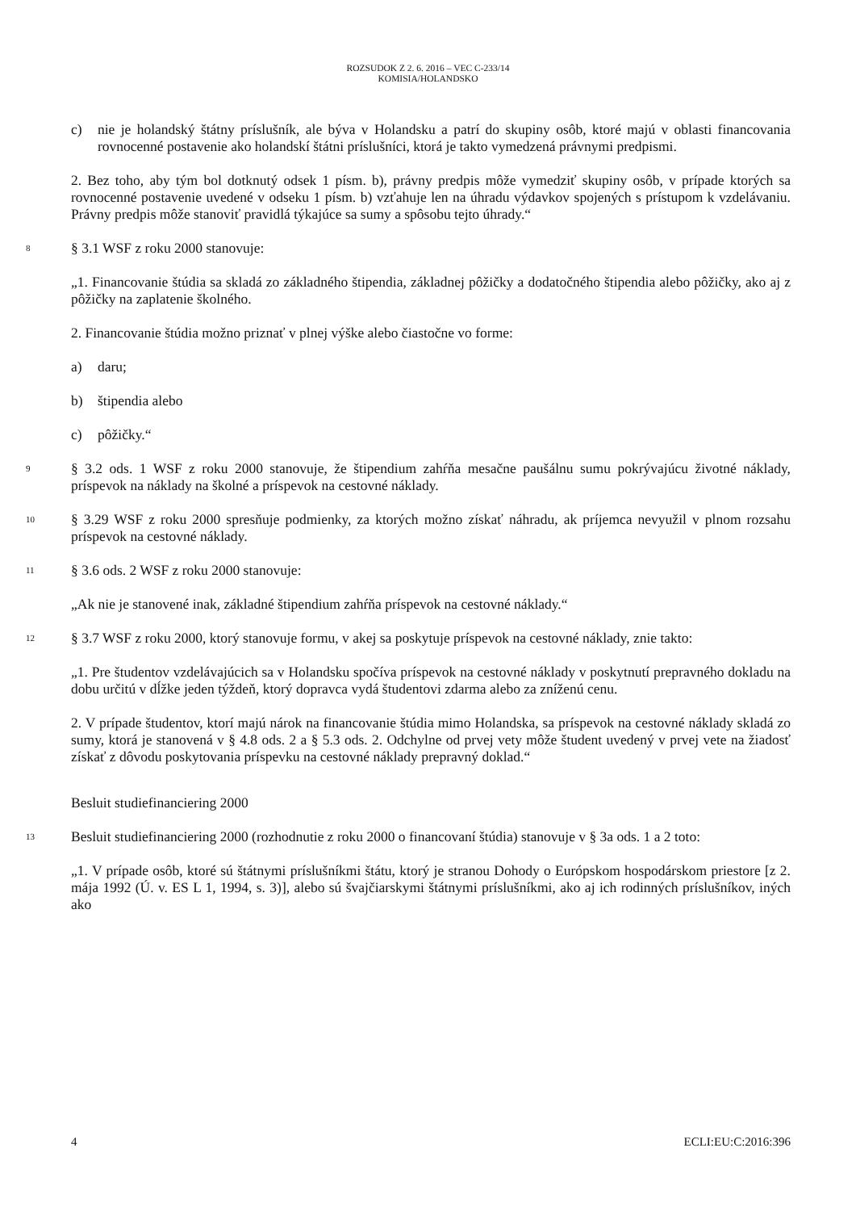ROZSUDOK Z 2. 6. 2016 – VEC C-233/14
KOMISIA/HOLANDSKO
c) nie je holandský štátny príslušník, ale býva v Holandsku a patrí do skupiny osôb, ktoré majú v oblasti financovania rovnocenné postavenie ako holandskí štátni príslušníci, ktorá je takto vymedzená právnymi predpismi.
2. Bez toho, aby tým bol dotknutý odsek 1 písm. b), právny predpis môže vymedziť skupiny osôb, v prípade ktorých sa rovnocenné postavenie uvedené v odseku 1 písm. b) vzťahuje len na úhradu výdavkov spojených s prístupom k vzdelávaniu. Právny predpis môže stanoviť pravidlá týkajúce sa sumy a spôsobu tejto úhrady.“
8
§ 3.1 WSF z roku 2000 stanovuje:
„1. Financovanie štúdia sa skladá zo základného štipendia, základnej pôžičky a dodatočného štipendia alebo pôžičky, ako aj z pôžičky na zaplatenie školného.
2. Financovanie štúdia možno priznať v plnej výške alebo čiastočne vo forme:
a) daru;
b) štipendia alebo
c) pôžičky.“
9
§ 3.2 ods. 1 WSF z roku 2000 stanovuje, že štipendium zahŕňa mesačne paušálnu sumu pokrývajúcu životné náklady, príspevok na náklady na školné a príspevok na cestovné náklady.
10
§ 3.29 WSF z roku 2000 spresňuje podmienky, za ktorých možno získať náhradu, ak príjemca nevyužil v plnom rozsahu príspevok na cestovné náklady.
11
§ 3.6 ods. 2 WSF z roku 2000 stanovuje:
„Ak nie je stanovené inak, základné štipendium zahŕňa príspevok na cestovné náklady.“
12
§ 3.7 WSF z roku 2000, ktorý stanovuje formu, v akej sa poskytuje príspevok na cestovné náklady, znie takto:
„1. Pre študentov vzdelávajúcich sa v Holandsku spočíva príspevok na cestovné náklady v poskytnutí prepravného dokladu na dobu určitú v dĺžke jeden týždeň, ktorý dopravca vydá študentovi zdarma alebo za zníženú cenu.
2. V prípade študentov, ktorí majú nárok na financovanie štúdia mimo Holandska, sa príspevok na cestovné náklady skladá zo sumy, ktorá je stanovená v § 4.8 ods. 2 a § 5.3 ods. 2. Odchylne od prvej vety môže študent uvedený v prvej vete na žiadosť získať z dôvodu poskytovania príspevku na cestovné náklady prepravný doklad.“
Besluit studiefinanciering 2000
13
Besluit studiefinanciering 2000 (rozhodnutie z roku 2000 o financovaní štúdia) stanovuje v § 3a ods. 1 a 2 toto:
„1. V prípade osôb, ktoré sú štátnymi príslušníkmi štátu, ktorý je stranou Dohody o Európskom hospodárskom priestore [z 2. mája 1992 (Ú. v. ES L 1, 1994, s. 3)], alebo sú švajčiarskymi štátnymi príslušníkmi, ako aj ich rodinných príslušníkov, iných ako
4 ECLI:EU:C:2016:396